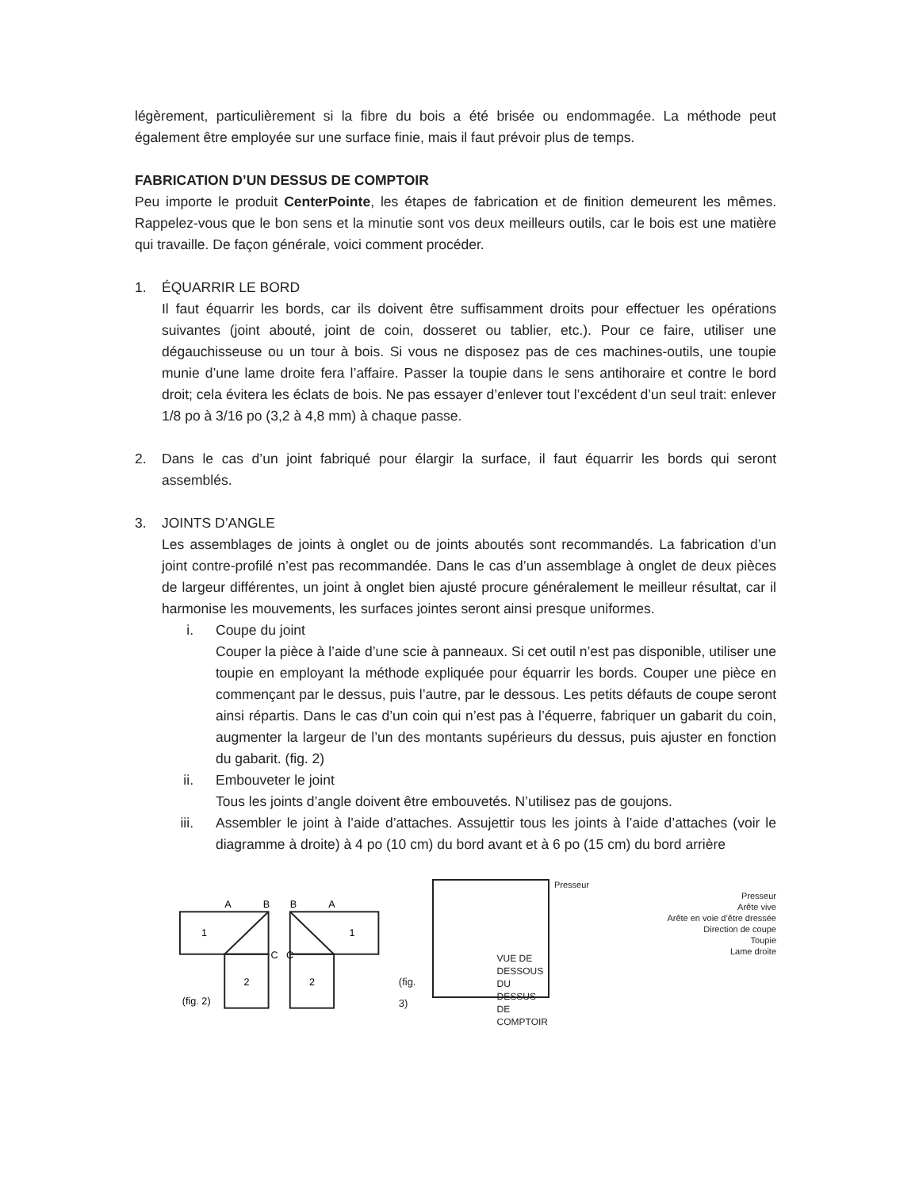légèrement, particulièrement si la fibre du bois a été brisée ou endommagée. La méthode peut également être employée sur une surface finie, mais il faut prévoir plus de temps.
FABRICATION D’UN DESSUS DE COMPTOIR
Peu importe le produit CenterPointe, les étapes de fabrication et de finition demeurent les mêmes. Rappelez-vous que le bon sens et la minutie sont vos deux meilleurs outils, car le bois est une matière qui travaille. De façon générale, voici comment procéder.
1. ÉQUARRIR LE BORD
Il faut équarrir les bords, car ils doivent être suffisamment droits pour effectuer les opérations suivantes (joint abouté, joint de coin, dosseret ou tablier, etc.). Pour ce faire, utiliser une dégauchisseuse ou un tour à bois. Si vous ne disposez pas de ces machines-outils, une toupie munie d’une lame droite fera l’affaire. Passer la toupie dans le sens antihoraire et contre le bord droit; cela évitera les éclats de bois. Ne pas essayer d’enlever tout l’excédent d’un seul trait: enlever 1/8 po à 3/16 po (3,2 à 4,8 mm) à chaque passe.
2. Dans le cas d’un joint fabriqué pour élargir la surface, il faut équarrir les bords qui seront assemblés.
3. JOINTS D’ANGLE
Les assemblages de joints à onglet ou de joints aboutés sont recommandés. La fabrication d’un joint contre-profilé n’est pas recommandée. Dans le cas d’un assemblage à onglet de deux pièces de largeur différentes, un joint à onglet bien ajusté procure généralement le meilleur résultat, car il harmonise les mouvements, les surfaces jointes seront ainsi presque uniformes.
i. Coupe du joint
Couper la pièce à l’aide d’une scie à panneaux. Si cet outil n’est pas disponible, utiliser une toupie en employant la méthode expliquée pour équarrir les bords. Couper une pièce en commençant par le dessus, puis l’autre, par le dessous. Les petits défauts de coupe seront ainsi répartis. Dans le cas d’un coin qui n’est pas à l’équerre, fabriquer un gabarit du coin, augmenter la largeur de l’un des montants supérieurs du dessus, puis ajuster en fonction du gabarit. (fig. 2)
ii. Embouveter le joint
Tous les joints d’angle doivent être embouvetés. N’utilisez pas de goujons.
iii. Assembler le joint à l’aide d’attaches. Assujettir tous les joints à l’aide d’attaches (voir le diagramme à droite) à 4 po (10 cm) du bord avant et à 6 po (15 cm) du bord arrière
A
B
B
A
1
1
2
2
C
C
(fig. 2)
(fig. 3)
VUE DE DESSOUS DU DESSUS DE COMPTOIR
Presseur
Presseur
Arête vive
Arête en voie d’être dressée
Direction de coupe
Toupie
Lame droite